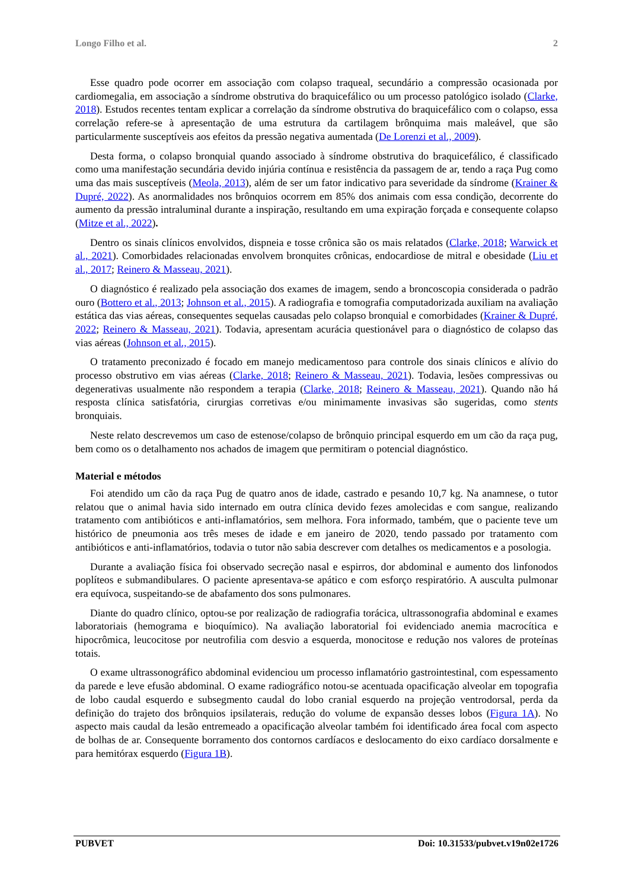Longo Filho et al. 2
Esse quadro pode ocorrer em associação com colapso traqueal, secundário a compressão ocasionada por cardiomegalia, em associação a síndrome obstrutiva do braquicefálico ou um processo patológico isolado (Clarke, 2018). Estudos recentes tentam explicar a correlação da síndrome obstrutiva do braquicefálico com o colapso, essa correlação refere-se à apresentação de uma estrutura da cartilagem brônquima mais maleável, que são particularmente susceptíveis aos efeitos da pressão negativa aumentada (De Lorenzi et al., 2009).
Desta forma, o colapso bronquial quando associado à síndrome obstrutiva do braquicefálico, é classificado como uma manifestação secundária devido injúria contínua e resistência da passagem de ar, tendo a raça Pug como uma das mais susceptíveis (Meola, 2013), além de ser um fator indicativo para severidade da síndrome (Krainer & Dupré, 2022). As anormalidades nos brônquios ocorrem em 85% dos animais com essa condição, decorrente do aumento da pressão intraluminal durante a inspiração, resultando em uma expiração forçada e consequente colapso (Mitze et al., 2022).
Dentro os sinais clínicos envolvidos, dispneia e tosse crônica são os mais relatados (Clarke, 2018; Warwick et al., 2021). Comorbidades relacionadas envolvem bronquites crônicas, endocardiose de mitral e obesidade (Liu et al., 2017; Reinero & Masseau, 2021).
O diagnóstico é realizado pela associação dos exames de imagem, sendo a broncoscopia considerada o padrão ouro (Bottero et al., 2013; Johnson et al., 2015). A radiografia e tomografia computadorizada auxiliam na avaliação estática das vias aéreas, consequentes sequelas causadas pelo colapso bronquial e comorbidades (Krainer & Dupré, 2022; Reinero & Masseau, 2021). Todavia, apresentam acurácia questionável para o diagnóstico de colapso das vias aéreas (Johnson et al., 2015).
O tratamento preconizado é focado em manejo medicamentoso para controle dos sinais clínicos e alívio do processo obstrutivo em vias aéreas (Clarke, 2018; Reinero & Masseau, 2021). Todavia, lesões compressivas ou degenerativas usualmente não respondem a terapia (Clarke, 2018; Reinero & Masseau, 2021). Quando não há resposta clínica satisfatória, cirurgias corretivas e/ou minimamente invasivas são sugeridas, como stents bronquiais.
Neste relato descrevemos um caso de estenose/colapso de brônquio principal esquerdo em um cão da raça pug, bem como os o detalhamento nos achados de imagem que permitiram o potencial diagnóstico.
Material e métodos
Foi atendido um cão da raça Pug de quatro anos de idade, castrado e pesando 10,7 kg. Na anamnese, o tutor relatou que o animal havia sido internado em outra clínica devido fezes amolecidas e com sangue, realizando tratamento com antibióticos e anti-inflamatórios, sem melhora. Fora informado, também, que o paciente teve um histórico de pneumonia aos três meses de idade e em janeiro de 2020, tendo passado por tratamento com antibióticos e anti-inflamatórios, todavia o tutor não sabia descrever com detalhes os medicamentos e a posologia.
Durante a avaliação física foi observado secreção nasal e espirros, dor abdominal e aumento dos linfonodos poplíteos e submandibulares. O paciente apresentava-se apático e com esforço respiratório. A ausculta pulmonar era equívoca, suspeitando-se de abafamento dos sons pulmonares.
Diante do quadro clínico, optou-se por realização de radiografia torácica, ultrassonografia abdominal e exames laboratoriais (hemograma e bioquímico). Na avaliação laboratorial foi evidenciado anemia macrocítica e hipocrômica, leucocitose por neutrofilia com desvio a esquerda, monocitose e redução nos valores de proteínas totais.
O exame ultrassonográfico abdominal evidenciou um processo inflamatório gastrointestinal, com espessamento da parede e leve efusão abdominal. O exame radiográfico notou-se acentuada opacificação alveolar em topografia de lobo caudal esquerdo e subsegmento caudal do lobo cranial esquerdo na projeção ventrodorsal, perda da definição do trajeto dos brônquios ipsilaterais, redução do volume de expansão desses lobos (Figura 1A). No aspecto mais caudal da lesão entremeado a opacificação alveolar também foi identificado área focal com aspecto de bolhas de ar. Consequente borramento dos contornos cardíacos e deslocamento do eixo cardíaco dorsalmente e para hemitórax esquerdo (Figura 1B).
PUBVET Doi: 10.31533/pubvet.v19n02e1726